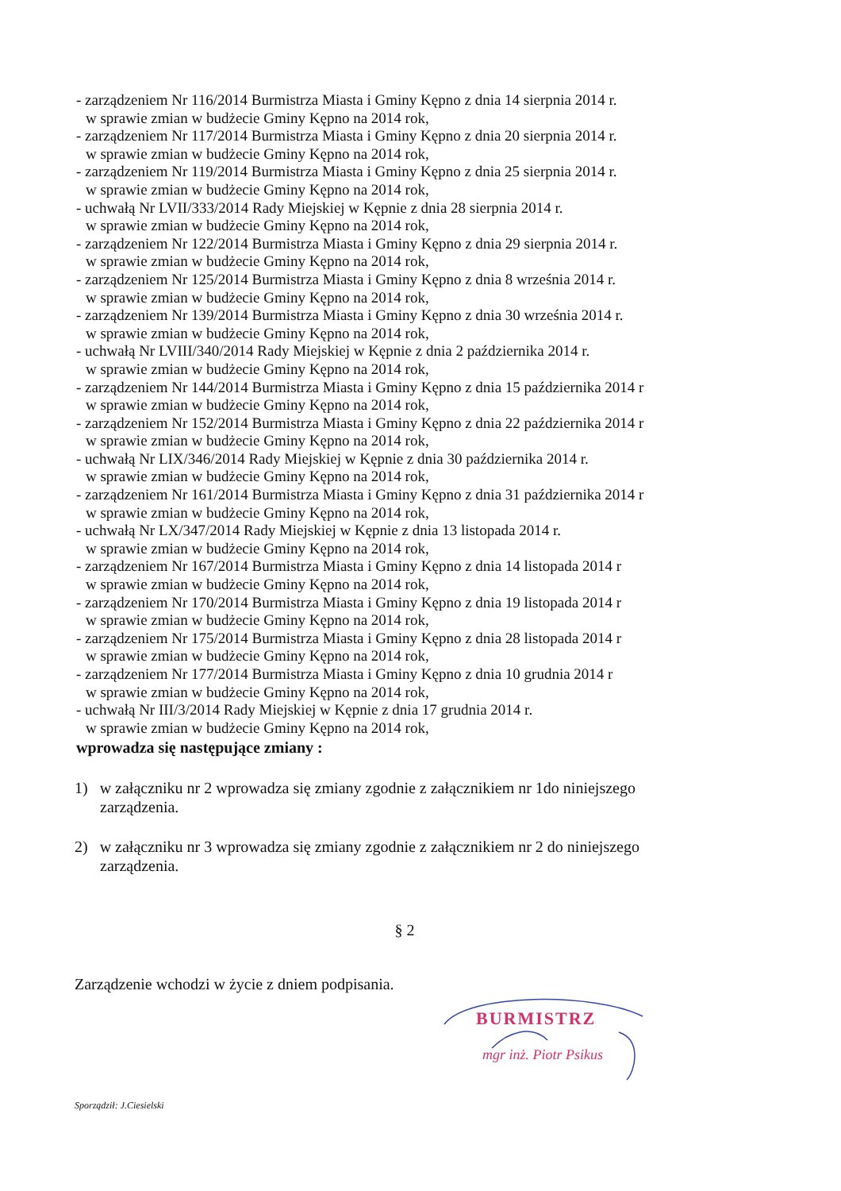- zarządzeniem Nr 116/2014 Burmistrza Miasta i Gminy Kępno z dnia 14 sierpnia 2014 r.
w sprawie zmian w budżecie Gminy Kępno na 2014 rok,
- zarządzeniem Nr 117/2014 Burmistrza Miasta i Gminy Kępno z dnia 20 sierpnia 2014 r.
w sprawie zmian w budżecie Gminy Kępno na 2014 rok,
- zarządzeniem Nr 119/2014 Burmistrza Miasta i Gminy Kępno z dnia 25 sierpnia 2014 r.
w sprawie zmian w budżecie Gminy Kępno na 2014 rok,
- uchwałą Nr LVII/333/2014 Rady Miejskiej w Kępnie z dnia 28 sierpnia 2014 r.
w sprawie zmian w budżecie Gminy Kępno na 2014 rok,
- zarządzeniem Nr 122/2014 Burmistrza Miasta i Gminy Kępno z dnia 29 sierpnia 2014 r.
w sprawie zmian w budżecie Gminy Kępno na 2014 rok,
- zarządzeniem Nr 125/2014 Burmistrza Miasta i Gminy Kępno z dnia 8 września 2014 r.
w sprawie zmian w budżecie Gminy Kępno na 2014 rok,
- zarządzeniem Nr 139/2014 Burmistrza Miasta i Gminy Kępno z dnia 30 września 2014 r.
w sprawie zmian w budżecie Gminy Kępno na 2014 rok,
- uchwałą Nr LVIII/340/2014 Rady Miejskiej w Kępnie z dnia 2 października 2014 r.
w sprawie zmian w budżecie Gminy Kępno na 2014 rok,
- zarządzeniem Nr 144/2014 Burmistrza Miasta i Gminy Kępno z dnia 15 października 2014 r
w sprawie zmian w budżecie Gminy Kępno na 2014 rok,
- zarządzeniem Nr 152/2014 Burmistrza Miasta i Gminy Kępno z dnia 22 października 2014 r
w sprawie zmian w budżecie Gminy Kępno na 2014 rok,
- uchwałą Nr LIX/346/2014 Rady Miejskiej w Kępnie z dnia 30 października 2014 r.
w sprawie zmian w budżecie Gminy Kępno na 2014 rok,
- zarządzeniem Nr 161/2014 Burmistrza Miasta i Gminy Kępno z dnia 31 października 2014 r
w sprawie zmian w budżecie Gminy Kępno na 2014 rok,
- uchwałą Nr LX/347/2014 Rady Miejskiej w Kępnie z dnia 13 listopada 2014 r.
w sprawie zmian w budżecie Gminy Kępno na 2014 rok,
- zarządzeniem Nr 167/2014 Burmistrza Miasta i Gminy Kępno z dnia 14 listopada 2014 r
w sprawie zmian w budżecie Gminy Kępno na 2014 rok,
- zarządzeniem Nr 170/2014 Burmistrza Miasta i Gminy Kępno z dnia 19 listopada 2014 r
w sprawie zmian w budżecie Gminy Kępno na 2014 rok,
- zarządzeniem Nr 175/2014 Burmistrza Miasta i Gminy Kępno z dnia 28 listopada 2014 r
w sprawie zmian w budżecie Gminy Kępno na 2014 rok,
- zarządzeniem Nr 177/2014 Burmistrza Miasta i Gminy Kępno z dnia 10 grudnia 2014 r
w sprawie zmian w budżecie Gminy Kępno na 2014 rok,
- uchwałą Nr III/3/2014 Rady Miejskiej w Kępnie z dnia 17 grudnia 2014 r.
w sprawie zmian w budżecie Gminy Kępno na 2014 rok,
wprowadza się następujące zmiany :
1) w załączniku nr 2 wprowadza się zmiany zgodnie z załącznikiem nr 1do niniejszego zarządzenia.
2) w załączniku nr 3 wprowadza się zmiany zgodnie z załącznikiem nr 2 do niniejszego zarządzenia.
§ 2
Zarządzenie wchodzi w życie z dniem podpisania.
BURMISTRZ
mgr inż. Piotr Psikus
Sporządził: J.Ciesielski